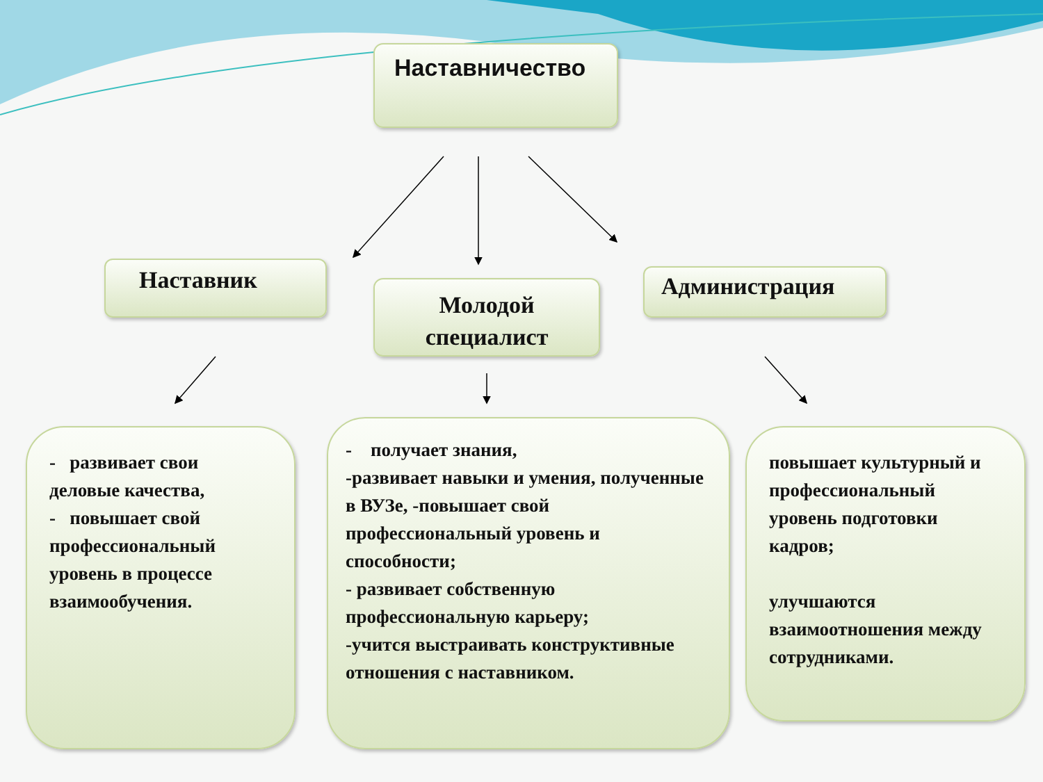Наставничество
Наставник
Молодой
специалист
Администрация
- развивает свои деловые качества,
- повышает свой профессиональный уровень в процессе взаимообучения.
- получает знания,
-развивает навыки и умения, полученные в ВУЗе, -повышает свой профессиональный уровень и способности;
- развивает собственную профессиональную карьеру;
-учится выстраивать конструктивные отношения с наставником.
повышает культурный и профессиональный уровень подготовки кадров;
улучшаются взаимоотношения между сотрудниками.